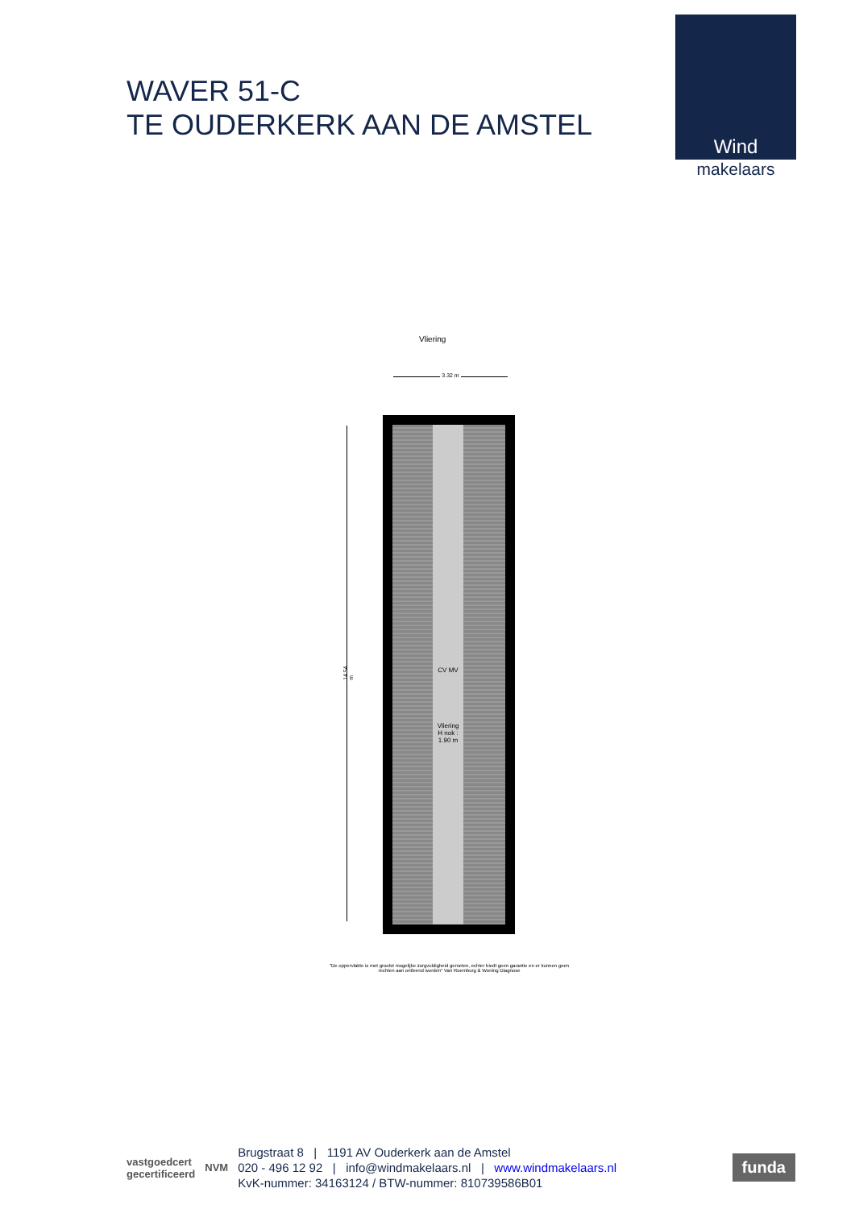WAVER 51-C
TE OUDERKERK AAN DE AMSTEL
Wind
makelaars
Vliering
3.32 m
14.54 m
CV MV
Vliering
H nok : 1.90 m
"De oppervlakte is met grootst mogelijke zorgvuldigheid gemeten, echter biedt geen garantie en er kunnen geen rechten aan ontleend worden" Van Roemburg & Woning Diagnose
vastgoedcert
gecertificeerd
NVM
Brugstraat 8 | 1191 AV Ouderkerk aan de Amstel
020 - 496 12 92 | info@windmakelaars.nl | www.windmakelaars.nl
KvK-nummer: 34163124 / BTW-nummer: 810739586B01
funda